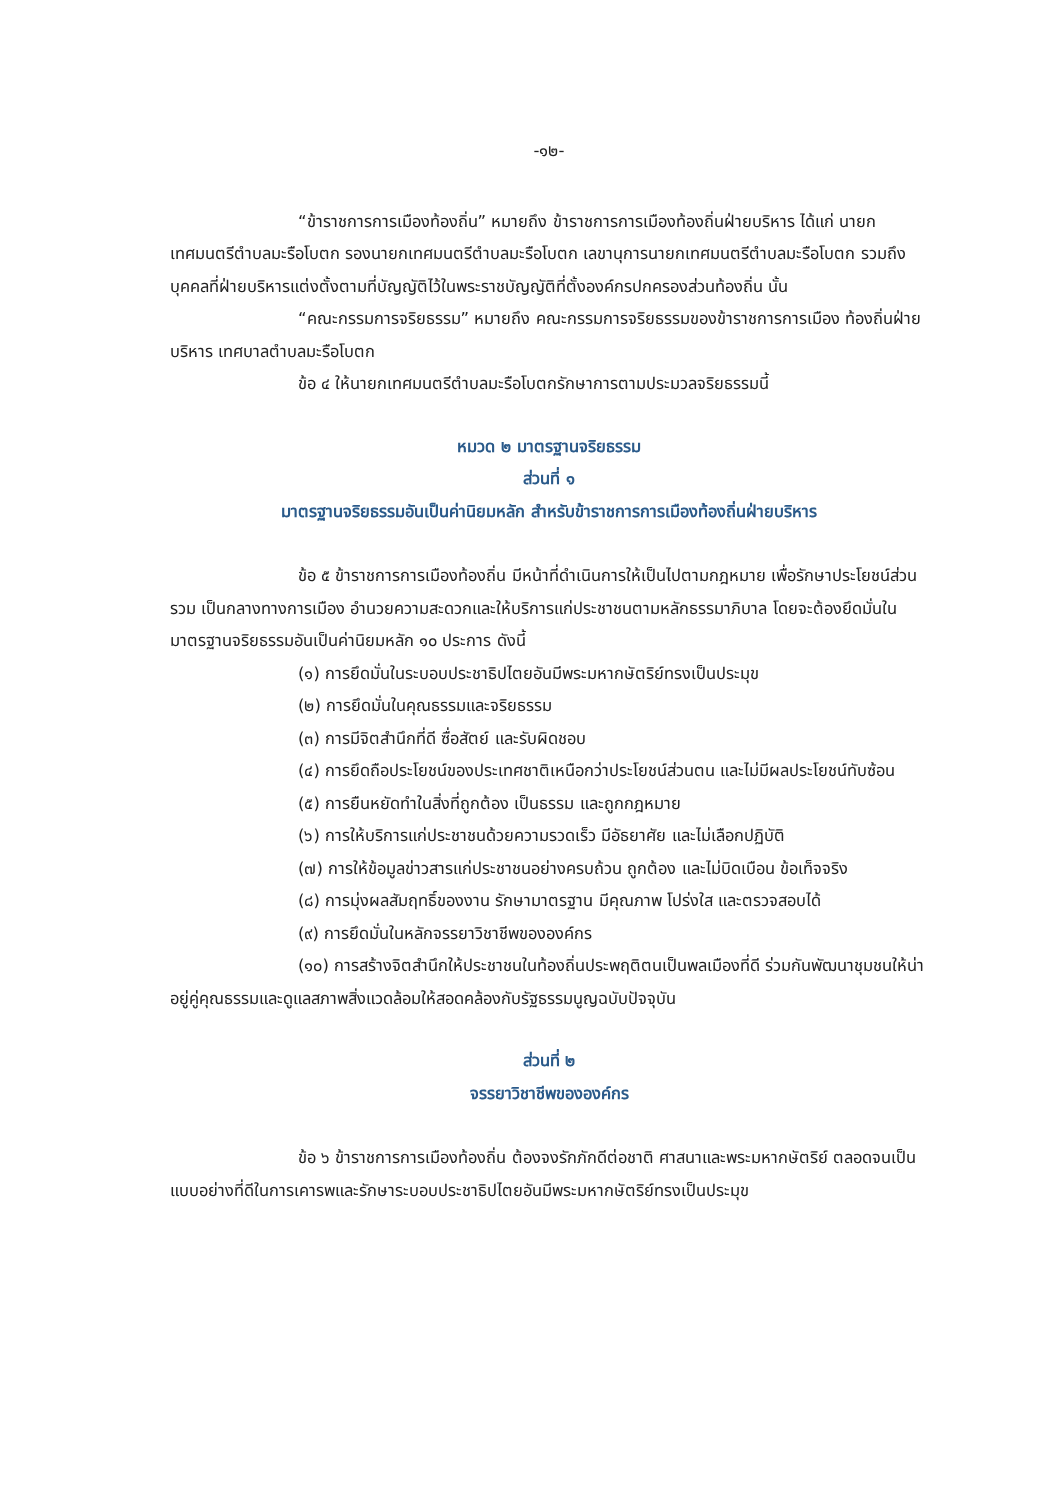-๑๒-
“ข้าราชการการเมืองท้องถิ่น” หมายถึง ข้าราชการการเมืองท้องถิ่นฝ่ายบริหาร ได้แก่ นายกเทศมนตรีตำบลมะรือโบตก รองนายกเทศมนตรีตำบลมะรือโบตก เลขานุการนายกเทศมนตรีตำบลมะรือโบตก รวมถึงบุคคลที่ฝ่ายบริหารแต่งตั้งตามที่บัญญัติไว้ในพระราชบัญญัติที่ตั้งองค์กรปกครองส่วนท้องถิ่น นั้น
“คณะกรรมการจริยธรรม” หมายถึง คณะกรรมการจริยธรรมของข้าราชการการเมือง ท้องถิ่นฝ่ายบริหาร เทศบาลตำบลมะรือโบตก
ข้อ ๔ ให้นายกเทศมนตรีตำบลมะรือโบตกรักษาการตามประมวลจริยธรรมนี้
หมวด ๒ มาตรฐานจริยธรรม
ส่วนที่ ๑
มาตรฐานจริยธรรมอันเป็นค่านิยมหลัก สำหรับข้าราชการการเมืองท้องถิ่นฝ่ายบริหาร
ข้อ ๕ ข้าราชการการเมืองท้องถิ่น มีหน้าที่ดำเนินการให้เป็นไปตามกฎหมาย เพื่อรักษาประโยชน์ส่วนรวม เป็นกลางทางการเมือง อำนวยความสะดวกและให้บริการแก่ประชาชนตามหลักธรรมาภิบาล โดยจะต้องยึดมั่นในมาตรฐานจริยธรรมอันเป็นค่านิยมหลัก ๑๐ ประการ ดังนี้
(๑) การยึดมั่นในระบอบประชาธิปไตยอันมีพระมหากษัตริย์ทรงเป็นประมุข
(๒) การยึดมั่นในคุณธรรมและจริยธรรม
(๓) การมีจิตสำนึกที่ดี ซื่อสัตย์ และรับผิดชอบ
(๔) การยึดถือประโยชน์ของประเทศชาติเหนือกว่าประโยชน์ส่วนตน และไม่มีผลประโยชน์ทับซ้อน
(๕) การยืนหยัดทำในสิ่งที่ถูกต้อง เป็นธรรม และถูกกฎหมาย
(๖) การให้บริการแก่ประชาชนด้วยความรวดเร็ว มีอัธยาศัย และไม่เลือกปฏิบัติ
(๗) การให้ข้อมูลข่าวสารแก่ประชาชนอย่างครบถ้วน ถูกต้อง และไม่บิดเบือน ข้อเท็จจริง
(๘) การมุ่งผลสัมฤทธิ์ของงาน รักษามาตรฐาน มีคุณภาพ โปร่งใส และตรวจสอบได้
(๙) การยึดมั่นในหลักจรรยาวิชาชีพขององค์กร
(๑๐) การสร้างจิตสำนึกให้ประชาชนในท้องถิ่นประพฤติตนเป็นพลเมืองที่ดี ร่วมกันพัฒนาชุมชนให้น่าอยู่คู่คุณธรรมและดูแลสภาพสิ่งแวดล้อมให้สอดคล้องกับรัฐธรรมนูญฉบับปัจจุบัน
ส่วนที่ ๒
จรรยาวิชาชีพขององค์กร
ข้อ ๖ ข้าราชการการเมืองท้องถิ่น ต้องจงรักภักดีต่อชาติ ศาสนาและพระมหากษัตริย์ ตลอดจนเป็นแบบอย่างที่ดีในการเคารพและรักษาระบอบประชาธิปไตยอันมีพระมหากษัตริย์ทรงเป็นประมุข